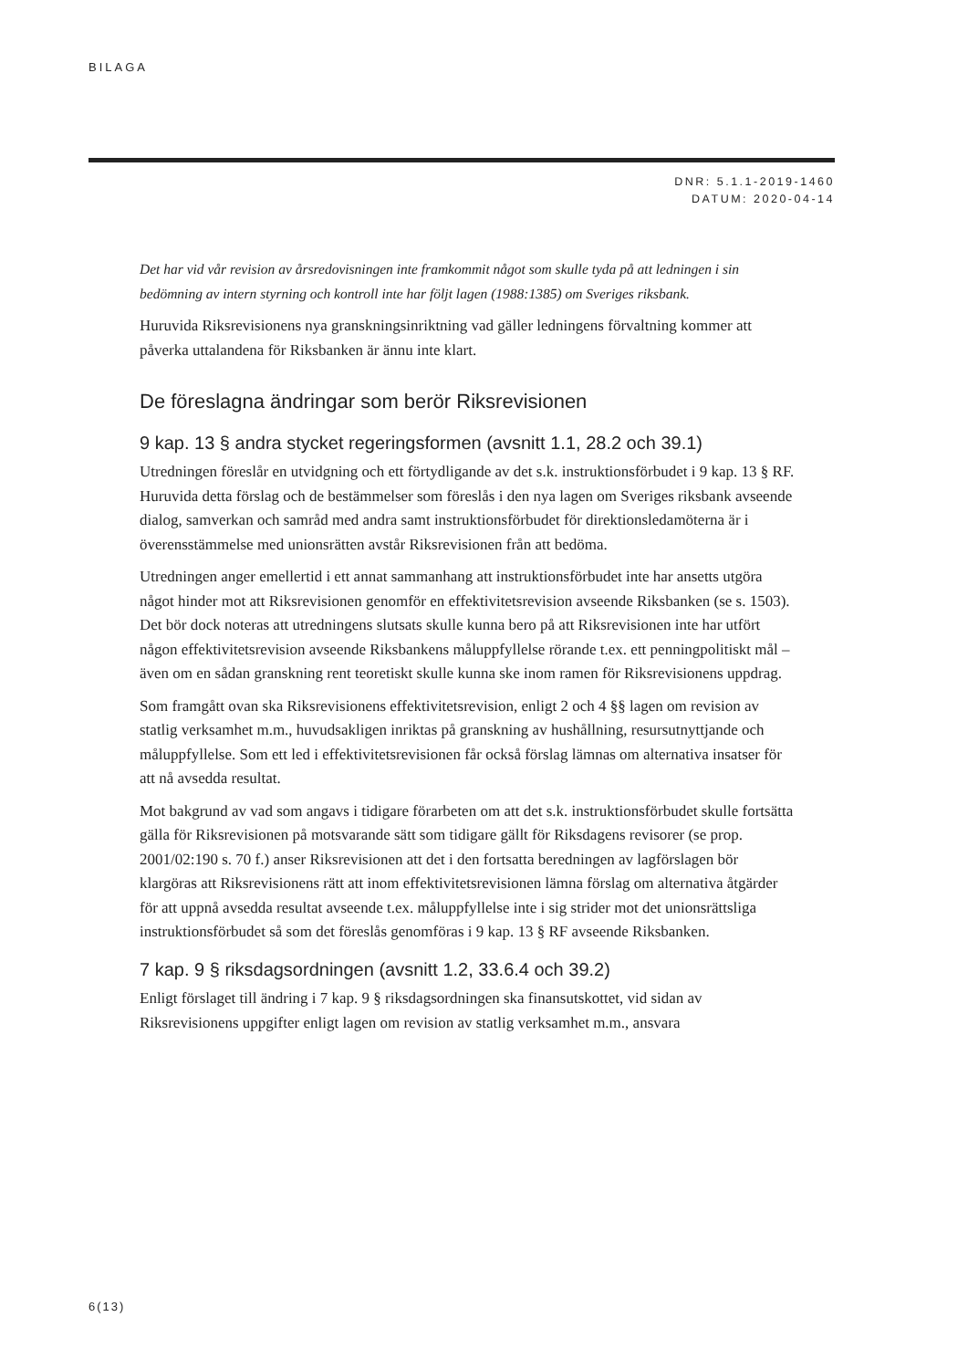BILAGA
DNR: 5.1.1-2019-1460
DATUM: 2020-04-14
Det har vid vår revision av årsredovisningen inte framkommit något som skulle tyda på att ledningen i sin bedömning av intern styrning och kontroll inte har följt lagen (1988:1385) om Sveriges riksbank.
Huruvida Riksrevisionens nya granskningsinriktning vad gäller ledningens förvaltning kommer att påverka uttalandena för Riksbanken är ännu inte klart.
De föreslagna ändringar som berör Riksrevisionen
9 kap. 13 § andra stycket regeringsformen (avsnitt 1.1, 28.2 och 39.1)
Utredningen föreslår en utvidgning och ett förtydligande av det s.k. instruktionsförbudet i 9 kap. 13 § RF. Huruvida detta förslag och de bestämmelser som föreslås i den nya lagen om Sveriges riksbank avseende dialog, samverkan och samråd med andra samt instruktionsförbudet för direktionsledamöterna är i överensstämmelse med unionsrätten avstår Riksrevisionen från att bedöma.
Utredningen anger emellertid i ett annat sammanhang att instruktionsförbudet inte har ansetts utgöra något hinder mot att Riksrevisionen genomför en effektivitetsrevision avseende Riksbanken (se s. 1503). Det bör dock noteras att utredningens slutsats skulle kunna bero på att Riksrevisionen inte har utfört någon effektivitetsrevision avseende Riksbankens måluppfyllelse rörande t.ex. ett penningpolitiskt mål – även om en sådan granskning rent teoretiskt skulle kunna ske inom ramen för Riksrevisionens uppdrag.
Som framgått ovan ska Riksrevisionens effektivitetsrevision, enligt 2 och 4 §§ lagen om revision av statlig verksamhet m.m., huvudsakligen inriktas på granskning av hushållning, resursutnyttjande och måluppfyllelse. Som ett led i effektivitetsrevisionen får också förslag lämnas om alternativa insatser för att nå avsedda resultat.
Mot bakgrund av vad som angavs i tidigare förarbeten om att det s.k. instruktionsförbudet skulle fortsätta gälla för Riksrevisionen på motsvarande sätt som tidigare gällt för Riksdagens revisorer (se prop. 2001/02:190 s. 70 f.) anser Riksrevisionen att det i den fortsatta beredningen av lagförslagen bör klargöras att Riksrevisionens rätt att inom effektivitetsrevisionen lämna förslag om alternativa åtgärder för att uppnå avsedda resultat avseende t.ex. måluppfyllelse inte i sig strider mot det unionsrättsliga instruktionsförbudet så som det föreslås genomföras i 9 kap. 13 § RF avseende Riksbanken.
7 kap. 9 § riksdagsordningen (avsnitt 1.2, 33.6.4 och 39.2)
Enligt förslaget till ändring i 7 kap. 9 § riksdagsordningen ska finansutskottet, vid sidan av Riksrevisionens uppgifter enligt lagen om revision av statlig verksamhet m.m., ansvara
6(13)